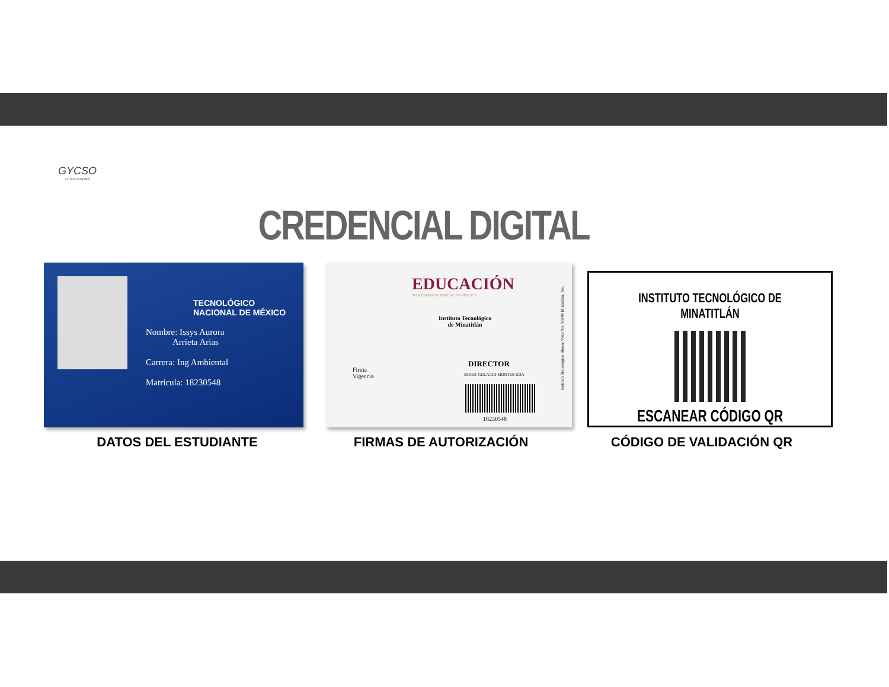GYCSO
IT SOLUTIONS
CREDENCIAL DIGITAL
TECNOLÓGICO
NACIONAL DE MÉXICO
Nombre: Issys Aurora
Arrieta Arias
Carrera: Ing Ambiental
Matricula: 18230548
EDUCACIÓN
SECRETARÍA DE EDUCACIÓN PÚBLICA
Instituto Tecnológico
de Minatitlán
Firma
Vigencia
DIRECTOR
MTRO. GELACIO MONTES ROA
18230548
Instituto Tecnológico, Buena Vista Nte, 96848 Minatitlán, Ver.
INSTITUTO TECNOLÓGICO DE MINATITLÁN
ESCANEAR CÓDIGO QR
DATOS DEL ESTUDIANTE FIRMAS DE AUTORIZACIÓN CÓDIGO DE VALIDACIÓN QR